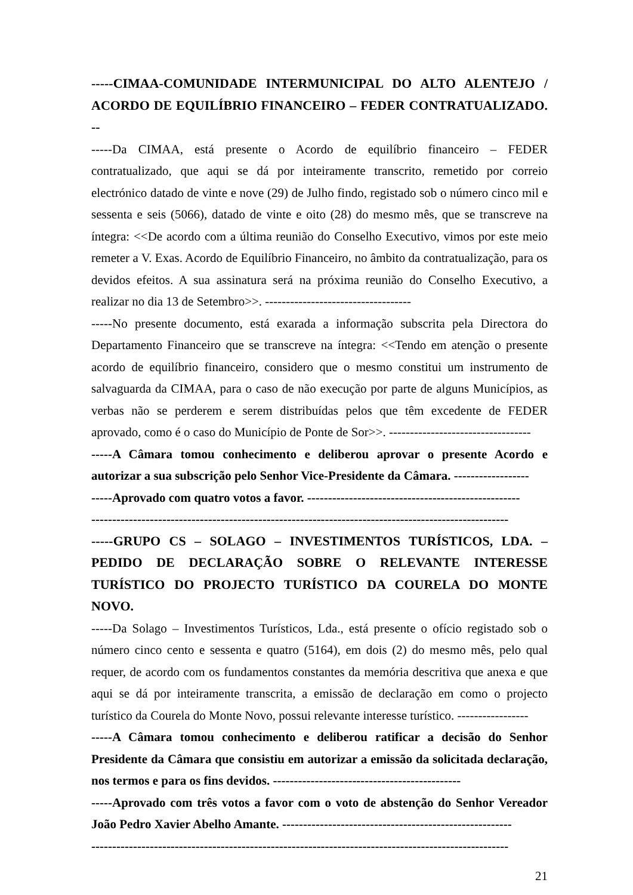-----CIMAA-COMUNIDADE INTERMUNICIPAL DO ALTO ALENTEJO / ACORDO DE EQUILÍBRIO FINANCEIRO – FEDER CONTRATUALIZADO. --
-----Da CIMAA, está presente o Acordo de equilíbrio financeiro – FEDER contratualizado, que aqui se dá por inteiramente transcrito, remetido por correio electrónico datado de vinte e nove (29) de Julho findo, registado sob o número cinco mil e sessenta e seis (5066), datado de vinte e oito (28) do mesmo mês, que se transcreve na íntegra: <<De acordo com a última reunião do Conselho Executivo, vimos por este meio remeter a V. Exas. Acordo de Equilíbrio Financeiro, no âmbito da contratualização, para os devidos efeitos. A sua assinatura será na próxima reunião do Conselho Executivo, a realizar no dia 13 de Setembro>>. -----------------------------------
-----No presente documento, está exarada a informação subscrita pela Directora do Departamento Financeiro que se transcreve na íntegra: <<Tendo em atenção o presente acordo de equilíbrio financeiro, considero que o mesmo constitui um instrumento de salvaguarda da CIMAA, para o caso de não execução por parte de alguns Municípios, as verbas não se perderem e serem distribuídas pelos que têm excedente de FEDER aprovado, como é o caso do Município de Ponte de Sor>>. ----------------------------------
-----A Câmara tomou conhecimento e deliberou aprovar o presente Acordo e autorizar a sua subscrição pelo Senhor Vice-Presidente da Câmara. ------------------
-----Aprovado com quatro votos a favor. ---------------------------------------------------
----------------------------------------------------------------------------------------------------
-----GRUPO CS – SOLAGO – INVESTIMENTOS TURÍSTICOS, LDA. – PEDIDO DE DECLARAÇÃO SOBRE O RELEVANTE INTERESSE TURÍSTICO DO PROJECTO TURÍSTICO DA COURELA DO MONTE NOVO.
-----Da Solago – Investimentos Turísticos, Lda., está presente o ofício registado sob o número cinco cento e sessenta e quatro (5164), em dois (2) do mesmo mês, pelo qual requer, de acordo com os fundamentos constantes da memória descritiva que anexa e que aqui se dá por inteiramente transcrita, a emissão de declaração em como o projecto turístico da Courela do Monte Novo, possui relevante interesse turístico. -----------------
-----A Câmara tomou conhecimento e deliberou ratificar a decisão do Senhor Presidente da Câmara que consistiu em autorizar a emissão da solicitada declaração, nos termos e para os fins devidos. ---------------------------------------------
-----Aprovado com três votos a favor com o voto de abstenção do Senhor Vereador João Pedro Xavier Abelho Amante. -------------------------------------------------------
----------------------------------------------------------------------------------------------------
21